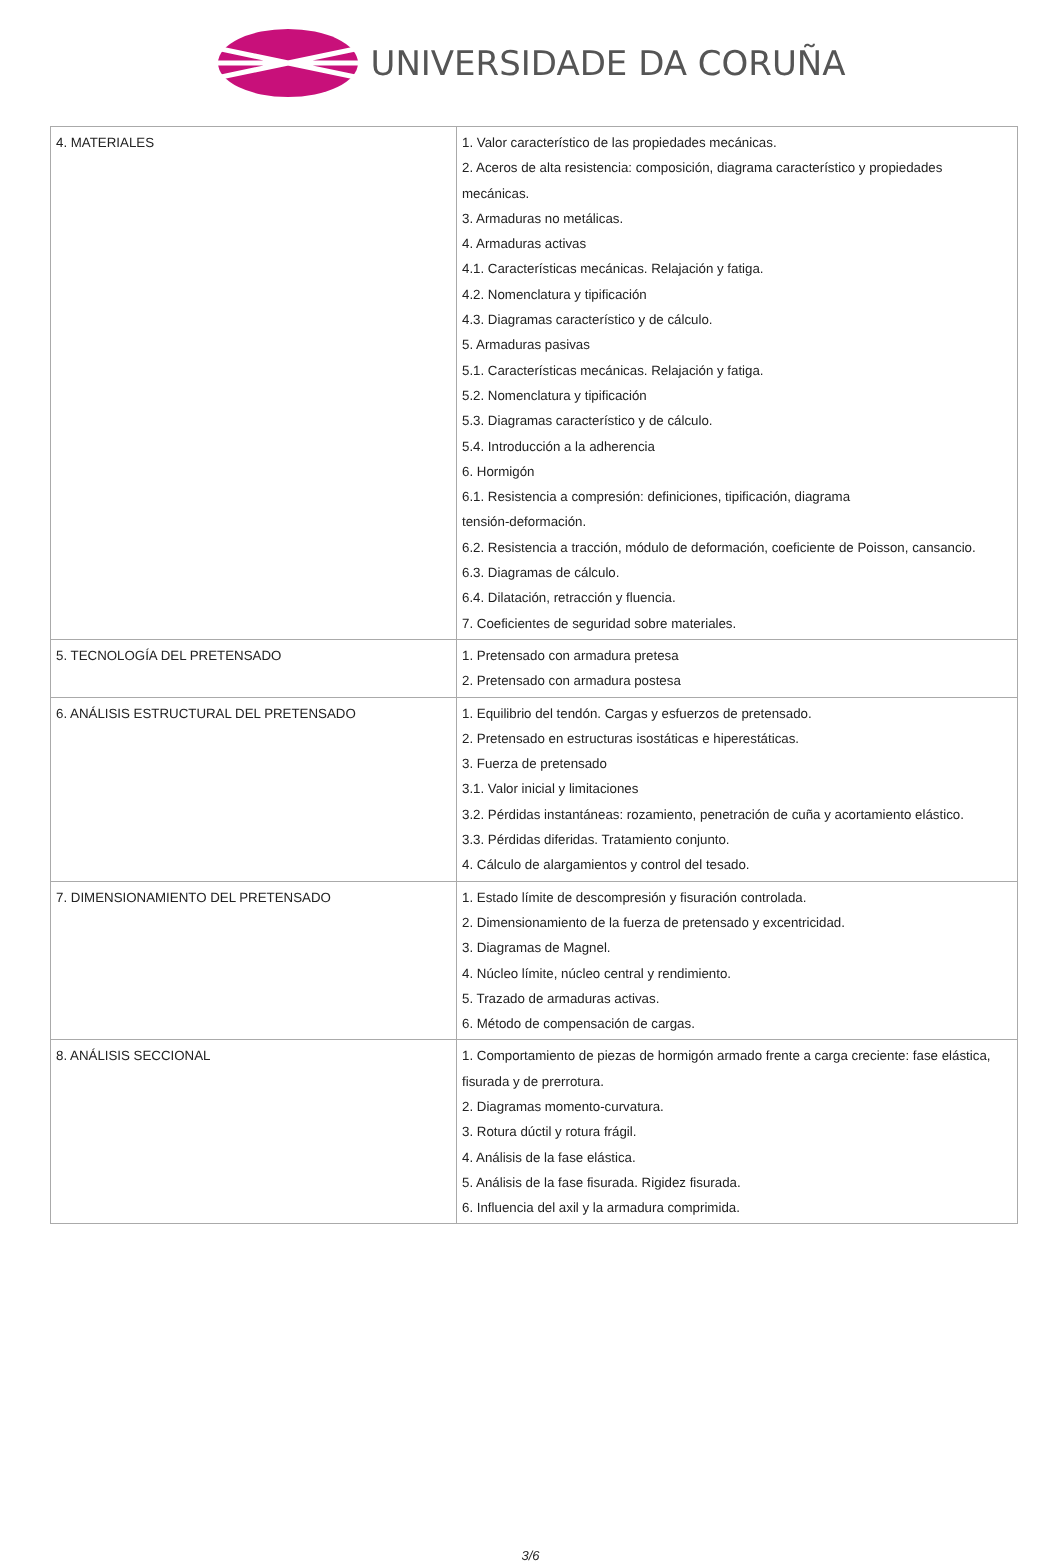UNIVERSIDADE DA CORUÑA
| 4. MATERIALES | 1. Valor característico de las propiedades mecánicas. 2. Aceros de alta resistencia: composición, diagrama característico y propiedades mecánicas. 3. Armaduras no metálicas. 4. Armaduras activas 4.1. Características mecánicas. Relajación y fatiga. 4.2. Nomenclatura y tipificación 4.3. Diagramas característico y de cálculo. 5. Armaduras pasivas 5.1. Características mecánicas. Relajación y fatiga. 5.2. Nomenclatura y tipificación 5.3. Diagramas característico y de cálculo. 5.4. Introducción a la adherencia 6. Hormigón 6.1. Resistencia a compresión: definiciones, tipificación, diagrama tensión-deformación. 6.2. Resistencia a tracción, módulo de deformación, coeficiente de Poisson, cansancio. 6.3. Diagramas de cálculo. 6.4. Dilatación, retracción y fluencia. 7. Coeficientes de seguridad sobre materiales. |
| 5. TECNOLOGÍA DEL PRETENSADO | 1. Pretensado con armadura pretesa 2. Pretensado con armadura postesa |
| 6. ANÁLISIS ESTRUCTURAL DEL PRETENSADO | 1. Equilibrio del tendón. Cargas y esfuerzos de pretensado. 2. Pretensado en estructuras isostáticas e hiperestáticas. 3. Fuerza de pretensado 3.1. Valor inicial y limitaciones 3.2. Pérdidas instantáneas: rozamiento, penetración de cuña y acortamiento elástico. 3.3. Pérdidas diferidas. Tratamiento conjunto. 4. Cálculo de alargamientos y control del tesado. |
| 7. DIMENSIONAMIENTO DEL PRETENSADO | 1. Estado límite de descompresión y fisuración controlada. 2. Dimensionamiento de la fuerza de pretensado y excentricidad. 3. Diagramas de Magnel. 4. Núcleo límite, núcleo central y rendimiento. 5. Trazado de armaduras activas. 6. Método de compensación de cargas. |
| 8. ANÁLISIS SECCIONAL | 1. Comportamiento de piezas de hormigón armado frente a carga creciente: fase elástica, fisurada y de prerrotura. 2. Diagramas momento-curvatura. 3. Rotura dúctil y rotura frágil. 4. Análisis de la fase elástica. 5. Análisis de la fase fisurada. Rigidez fisurada. 6. Influencia del axil y la armadura comprimida. |
3/6